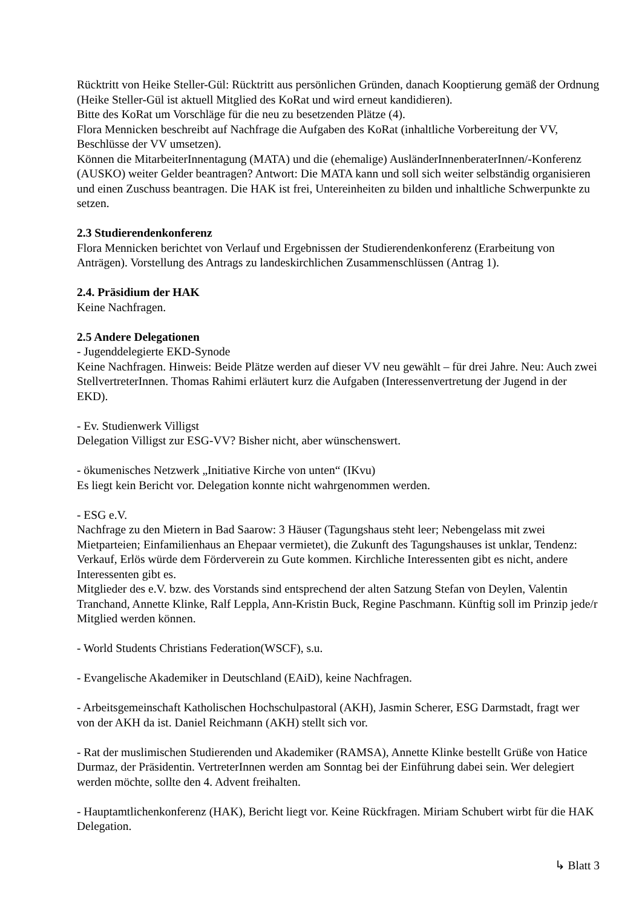Rücktritt von Heike Steller-Gül: Rücktritt aus persönlichen Gründen, danach Kooptierung gemäß der Ordnung (Heike Steller-Gül ist aktuell Mitglied des KoRat und wird erneut kandidieren).
Bitte des KoRat um Vorschläge für die neu zu besetzenden Plätze (4).
Flora Mennicken beschreibt auf Nachfrage die Aufgaben des KoRat (inhaltliche Vorbereitung der VV, Beschlüsse der VV umsetzen).
Können die MitarbeiterInnentagung (MATA) und die (ehemalige) AusländerInnenberaterInnen/-Konferenz (AUSKO) weiter Gelder beantragen? Antwort: Die MATA kann und soll sich weiter selbständig organisieren und einen Zuschuss beantragen. Die HAK ist frei, Untereinheiten zu bilden und inhaltliche Schwerpunkte zu setzen.
2.3 Studierendenkonferenz
Flora Mennicken berichtet von Verlauf und Ergebnissen der Studierendenkonferenz (Erarbeitung von Anträgen). Vorstellung des Antrags zu landeskirchlichen Zusammenschlüssen (Antrag 1).
2.4. Präsidium der HAK
Keine Nachfragen.
2.5 Andere Delegationen
- Jugenddelegierte EKD-Synode
Keine Nachfragen. Hinweis: Beide Plätze werden auf dieser VV neu gewählt – für drei Jahre. Neu: Auch zwei StellvertreterInnen. Thomas Rahimi erläutert kurz die Aufgaben (Interessenvertretung der Jugend in der EKD).
- Ev. Studienwerk Villigst
Delegation Villigst zur ESG-VV? Bisher nicht, aber wünschenswert.
- ökumenisches Netzwerk „Initiative Kirche von unten“ (IKvu)
Es liegt kein Bericht vor. Delegation konnte nicht wahrgenommen werden.
- ESG e.V.
Nachfrage zu den Mietern in Bad Saarow: 3 Häuser (Tagungshaus steht leer; Nebengelass mit zwei Mietparteien; Einfamilienhaus an Ehepaar vermietet), die Zukunft des Tagungshauses ist unklar, Tendenz: Verkauf, Erlös würde dem Förderverein zu Gute kommen. Kirchliche Interessenten gibt es nicht, andere Interessenten gibt es.
Mitglieder des e.V. bzw. des Vorstands sind entsprechend der alten Satzung Stefan von Deylen, Valentin Tranchand, Annette Klinke, Ralf Leppla, Ann-Kristin Buck, Regine Paschmann. Künftig soll im Prinzip jede/r Mitglied werden können.
- World Students Christians Federation(WSCF), s.u.
- Evangelische Akademiker in Deutschland (EAiD), keine Nachfragen.
- Arbeitsgemeinschaft Katholischen Hochschulpastoral (AKH), Jasmin Scherer, ESG Darmstadt, fragt wer von der AKH da ist. Daniel Reichmann (AKH) stellt sich vor.
- Rat der muslimischen Studierenden und Akademiker (RAMSA), Annette Klinke bestellt Grüße von Hatice Durmaz, der Präsidentin. VertreterInnen werden am Sonntag bei der Einführung dabei sein. Wer delegiert werden möchte, sollte den 4. Advent freihalten.
- Hauptamtlichenkonferenz (HAK), Bericht liegt vor. Keine Rückfragen. Miriam Schubert wirbt für die HAK Delegation.
↳ Blatt 3